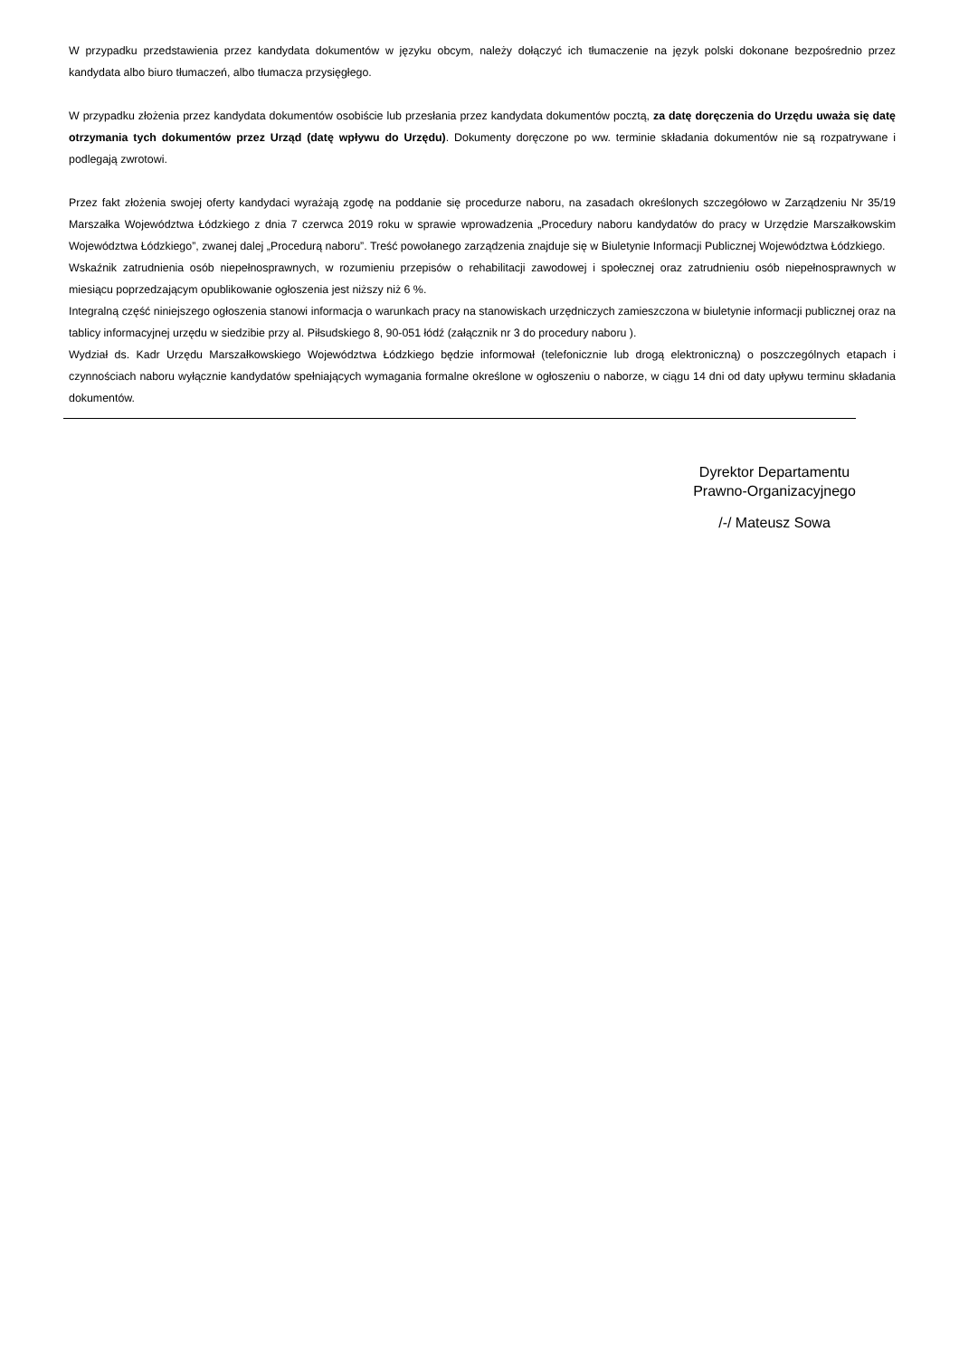W przypadku przedstawienia przez kandydata dokumentów w języku obcym, należy dołączyć ich tłumaczenie na język polski dokonane bezpośrednio przez kandydata albo biuro tłumaczeń, albo tłumacza przysięgłego.
W przypadku złożenia przez kandydata dokumentów osobiście lub przesłania przez kandydata dokumentów pocztą, za datę doręczenia do Urzędu uważa się datę otrzymania tych dokumentów przez Urząd (datę wpływu do Urzędu). Dokumenty doręczone po ww. terminie składania dokumentów nie są rozpatrywane i podlegają zwrotowi.
Przez fakt złożenia swojej oferty kandydaci wyrażają zgodę na poddanie się procedurze naboru, na zasadach określonych szczegółowo w Zarządzeniu Nr 35/19 Marszałka Województwa Łódzkiego z dnia 7 czerwca 2019 roku w sprawie wprowadzenia „Procedury naboru kandydatów do pracy w Urzędzie Marszałkowskim Województwa Łódzkiego”, zwanej dalej „Procedurą naboru”. Treść powołanego zarządzenia znajduje się w Biuletynie Informacji Publicznej Województwa Łódzkiego.
Wskaźnik zatrudnienia osób niepełnosprawnych, w rozumieniu przepisów o rehabilitacji zawodowej i społecznej oraz zatrudnieniu osób niepełnosprawnych w miesiącu poprzedzającym opublikowanie ogłoszenia jest niższy niż 6 %.
Integralną część niniejszego ogłoszenia stanowi informacja o warunkach pracy na stanowiskach urzędniczych zamieszczona w biuletynie informacji publicznej oraz na tablicy informacyjnej urzędu w siedzibie przy al. Piłsudskiego 8, 90-051 łódź (załącznik nr 3 do procedury naboru ).
Wydział ds. Kadr Urzędu Marszałkowskiego Województwa Łódzkiego będzie informował (telefonicznie lub drogą elektroniczną) o poszczególnych etapach i czynnościach naboru wyłącznie kandydatów spełniających wymagania formalne określone w ogłoszeniu o naborze, w ciągu 14 dni od daty upływu terminu składania dokumentów.
Dyrektor Departamentu
Prawno-Organizacyjnego
/-/ Mateusz Sowa